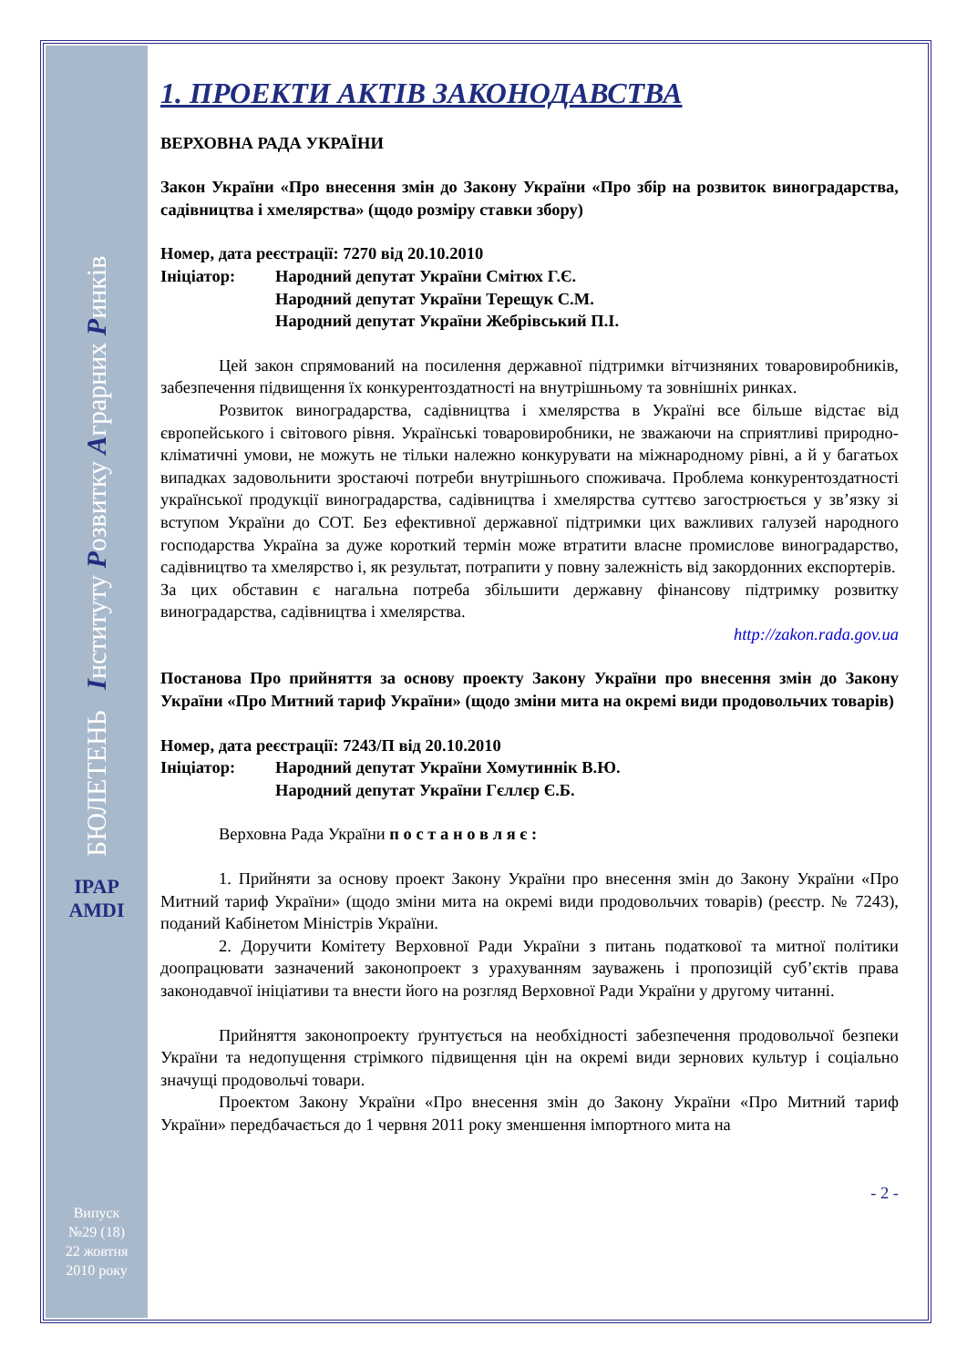БЮЛЕТЕНЬ Інституту Розвитку Аграрних Ринків
IPAP AMDI
Випуск
№29 (18)
22 жовтня
2010 року
1. ПРОЕКТИ АКТІВ ЗАКОНОДАВСТВА
ВЕРХОВНА РАДА УКРАЇНИ
Закон України «Про внесення змін до Закону України «Про збір на розвиток виноградарства, садівництва і хмелярства» (щодо розміру ставки збору)
Номер, дата реєстрації: 7270 від 20.10.2010
Ініціатор: Народний депутат України Смітюх Г.Є.
Народний депутат України Терещук С.М.
Народний депутат України Жебрівський П.І.
Цей закон спрямований на посилення державної підтримки вітчизняних товаровиробників, забезпечення підвищення їх конкурентоздатності на внутрішньому та зовнішніх ринках.
Розвиток виноградарства, садівництва і хмелярства в Україні все більше відстає від європейського і світового рівня. Українські товаровиробники, не зважаючи на сприятливі природно-кліматичні умови, не можуть не тільки належно конкурувати на міжнародному рівні, а й у багатьох випадках задовольнити зростаючі потреби внутрішнього споживача. Проблема конкурентоздатності української продукції виноградарства, садівництва і хмелярства суттєво загострюється у зв’язку зі вступом України до СОТ. Без ефективної державної підтримки цих важливих галузей народного господарства Україна за дуже короткий термін може втратити власне промислове виноградарство, садівництво та хмелярство і, як результат, потрапити у повну залежність від закордонних експортерів.
За цих обставин є нагальна потреба збільшити державну фінансову підтримку розвитку виноградарства, садівництва і хмелярства.
http://zakon.rada.gov.ua
Постанова Про прийняття за основу проекту Закону України про внесення змін до Закону України «Про Митний тариф України» (щодо зміни мита на окремі види продовольчих товарів)
Номер, дата реєстрації: 7243/П від 20.10.2010
Ініціатор: Народний депутат України Хомутиннік В.Ю.
Народний депутат України Гєллєр Є.Б.
Верховна Рада України п о с т а н о в л я є :
1. Прийняти за основу проект Закону України про внесення змін до Закону України «Про Митний тариф України» (щодо зміни мита на окремі види продовольчих товарів) (реєстр. № 7243), поданий Кабінетом Міністрів України.
2. Доручити Комітету Верховної Ради України з питань податкової та митної політики доопрацювати зазначений законопроект з урахуванням зауважень і пропозицій суб’єктів права законодавчої ініціативи та внести його на розгляд Верховної Ради України у другому читанні.
Прийняття законопроекту ґрунтується на необхідності забезпечення продовольчої безпеки України та недопущення стрімкого підвищення цін на окремі види зернових культур і соціально значущі продовольчі товари.
Проектом Закону України «Про внесення змін до Закону України «Про Митний тариф України» передбачається до 1 червня 2011 року зменшення імпортного мита на
- 2 -